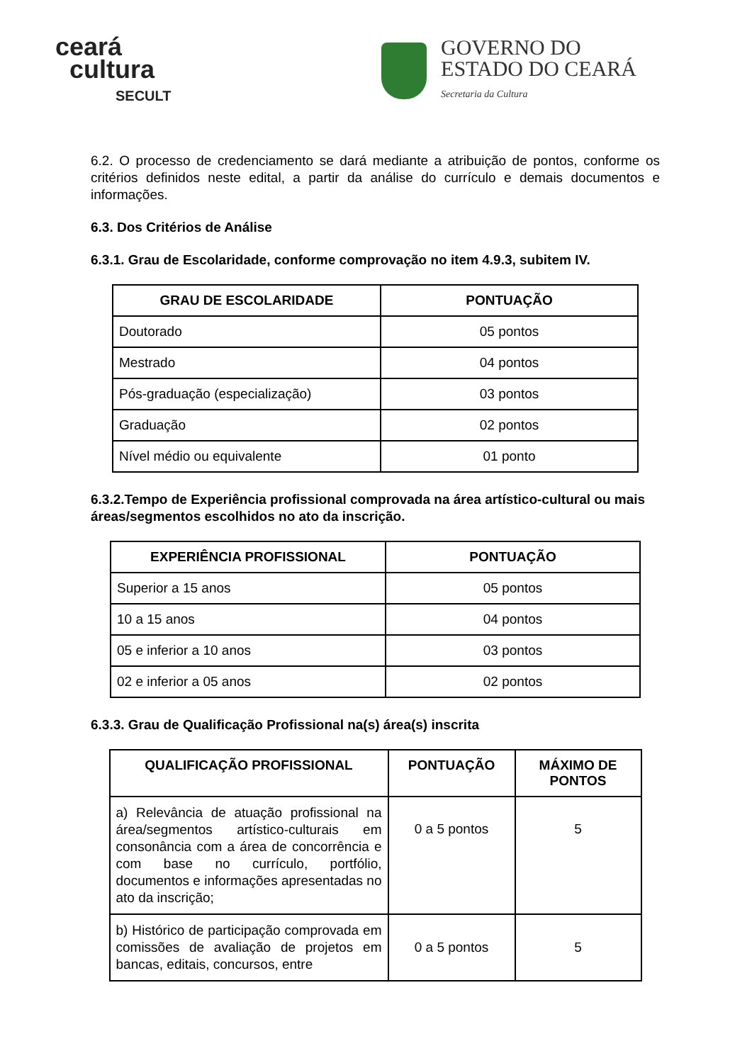ceará
cultura
SECULT
GOVERNO DO
ESTADO DO CEARÁ
Secretaria da Cultura
6.2. O processo de credenciamento se dará mediante a atribuição de pontos, conforme os critérios definidos neste edital, a partir da análise do currículo e demais documentos e informações.
6.3. Dos Critérios de Análise
6.3.1. Grau de Escolaridade, conforme comprovação no item 4.9.3, subitem IV.
| GRAU DE ESCOLARIDADE | PONTUAÇÃO |
| --- | --- |
| Doutorado | 05 pontos |
| Mestrado | 04 pontos |
| Pós-graduação (especialização) | 03 pontos |
| Graduação | 02 pontos |
| Nível médio ou equivalente | 01 ponto |
6.3.2.Tempo de Experiência profissional comprovada na área artístico-cultural ou mais áreas/segmentos escolhidos no ato da inscrição.
| EXPERIÊNCIA PROFISSIONAL | PONTUAÇÃO |
| --- | --- |
| Superior a 15 anos | 05 pontos |
| 10 a 15 anos | 04 pontos |
| 05 e inferior a 10 anos | 03 pontos |
| 02 e inferior a 05 anos | 02 pontos |
6.3.3. Grau de Qualificação Profissional na(s) área(s) inscrita
| QUALIFICAÇÃO PROFISSIONAL | PONTUAÇÃO | MÁXIMO DE PONTOS |
| --- | --- | --- |
| a) Relevância de atuação profissional na área/segmentos artístico-culturais em consonância com a área de concorrência e com base no currículo, portfólio, documentos e informações apresentadas no ato da inscrição; | 0 a 5 pontos | 5 |
| b) Histórico de participação comprovada em comissões de avaliação de projetos em bancas, editais, concursos, entre | 0 a 5 pontos | 5 |